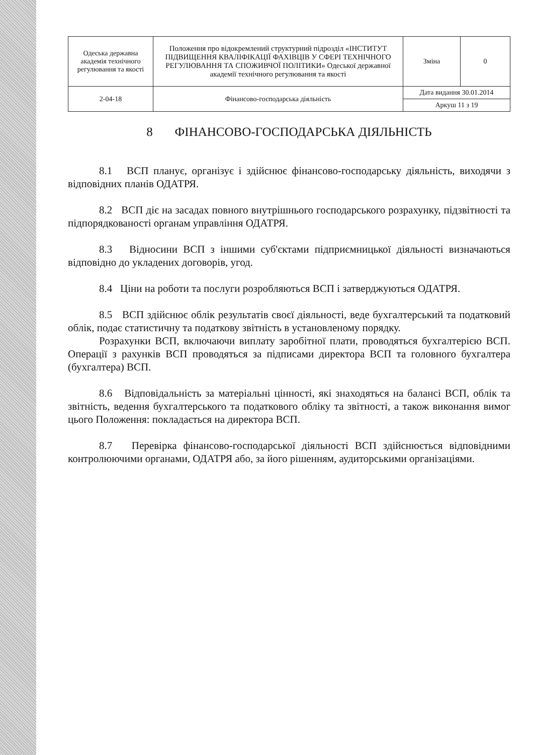| Одеська державна академія технічного регулювання та якості | Положення про відокремлений структурний підрозділ «ІНСТИТУТ ПІДВИЩЕННЯ КВАЛІФІКАЦІЇ ФАХІВЦІВ У СФЕРІ ТЕХНІЧНОГО РЕГУЛЮВАННЯ ТА СПОЖИВЧОЇ ПОЛІТИКИ» Одеської державної академії технічного регулювання та якості | Зміна | 0 |
| 2-04-18 | Фінансово-господарська діяльність | Дата видання 30.01.2014 | |
| | | Аркуш 11 з 19 | |
8 ФІНАНСОВО-ГОСПОДАРСЬКА ДІЯЛЬНІСТЬ
8.1 ВСП планує, організує і здійснює фінансово-господарську діяльність, виходячи з відповідних планів ОДАТРЯ.
8.2 ВСП діє на засадах повного внутрішнього господарського розрахунку, підзвітності та підпорядкованості органам управління ОДАТРЯ.
8.3 Відносини ВСП з іншими суб'єктами підприємницької діяльності визначаються відповідно до укладених договорів, угод.
8.4 Ціни на роботи та послуги розробляються ВСП і затверджуються ОДАТРЯ.
8.5 ВСП здійснює облік результатів своєї діяльності, веде бухгалтерський та податковий облік, подає статистичну та податкову звітність в установленому порядку.
Розрахунки ВСП, включаючи виплату заробітної плати, проводяться бухгалтерією ВСП. Операції з рахунків ВСП проводяться за підписами директора ВСП та головного бухгалтера (бухгалтера) ВСП.
8.6 Відповідальність за матеріальні цінності, які знаходяться на балансі ВСП, облік та звітність, ведення бухгалтерського та податкового обліку та звітності, а також виконання вимог цього Положення: покладається на директора ВСП.
8.7 Перевірка фінансово-господарської діяльності ВСП здійснюється відповідними контролюючими органами, ОДАТРЯ або, за його рішенням, аудиторськими організаціями.